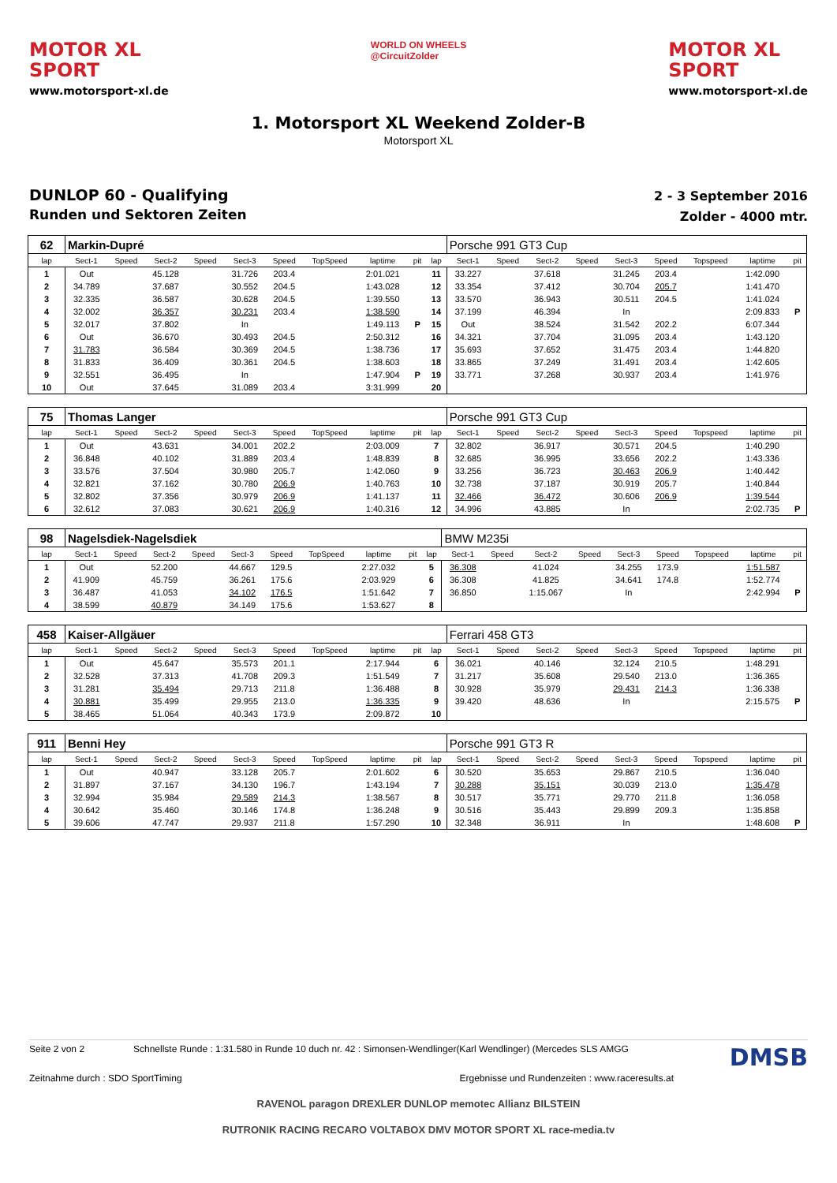MOTOR XL
SPORT
www.motorsport-xl.de
WORLD ON WHEELS
@CircuitZolder
MOTOR XL
SPORT
www.motorsport-xl.de
1. Motorsport XL Weekend Zolder-B
Motorsport XL
DUNLOP 60 - Qualifying
Runden und Sektoren Zeiten
2 - 3 September 2016
Zolder - 4000 mtr.
| 62 | Markin-Dupré | | | | | | | | | | Porsche 991 GT3 Cup | | | | | | | | |
| lap | Sect-1 | Speed | Sect-2 | Speed | Sect-3 | Speed | TopSpeed | laptime | pit | lap | Sect-1 | Speed | Sect-2 | Speed | Sect-3 | Speed | Topspeed | laptime | pit |
| 1 | Out | | 45.128 | | 31.726 | 203.4 | | 2:01.021 | | 11 | 33.227 | | 37.618 | | 31.245 | 203.4 | | 1:42.090 | |
| 2 | 34.789 | | 37.687 | | 30.552 | 204.5 | | 1:43.028 | | 12 | 33.354 | | 37.412 | | 30.704 | 205.7 | | 1:41.470 | |
| 3 | 32.335 | | 36.587 | | 30.628 | 204.5 | | 1:39.550 | | 13 | 33.570 | | 36.943 | | 30.511 | 204.5 | | 1:41.024 | |
| 4 | 32.002 | | 36.357 | | 30.231 | 203.4 | | 1:38.590 | | 14 | 37.199 | | 46.394 | | In | | | 2:09.833 | P |
| 5 | 32.017 | | 37.802 | | In | | | 1:49.113 | P | 15 | Out | | 38.524 | | 31.542 | 202.2 | | 6:07.344 | |
| 6 | Out | | 36.670 | | 30.493 | 204.5 | | 2:50.312 | | 16 | 34.321 | | 37.704 | | 31.095 | 203.4 | | 1:43.120 | |
| 7 | 31.783 | | 36.584 | | 30.369 | 204.5 | | 1:38.736 | | 17 | 35.693 | | 37.652 | | 31.475 | 203.4 | | 1:44.820 | |
| 8 | 31.833 | | 36.409 | | 30.361 | 204.5 | | 1:38.603 | | 18 | 33.865 | | 37.249 | | 31.491 | 203.4 | | 1:42.605 | |
| 9 | 32.551 | | 36.495 | | In | | | 1:47.904 | P | 19 | 33.771 | | 37.268 | | 30.937 | 203.4 | | 1:41.976 | |
| 10 | Out | | 37.645 | | 31.089 | 203.4 | | 3:31.999 | | 20 | | | | | | | | | |
| 75 | Thomas Langer | | | | | | | | | | Porsche 991 GT3 Cup | | | | | | | | |
| lap | Sect-1 | Speed | Sect-2 | Speed | Sect-3 | Speed | TopSpeed | laptime | pit | lap | Sect-1 | Speed | Sect-2 | Speed | Sect-3 | Speed | Topspeed | laptime | pit |
| 1 | Out | | 43.631 | | 34.001 | 202.2 | | 2:03.009 | | 7 | 32.802 | | 36.917 | | 30.571 | 204.5 | | 1:40.290 | |
| 2 | 36.848 | | 40.102 | | 31.889 | 203.4 | | 1:48.839 | | 8 | 32.685 | | 36.995 | | 33.656 | 202.2 | | 1:43.336 | |
| 3 | 33.576 | | 37.504 | | 30.980 | 205.7 | | 1:42.060 | | 9 | 33.256 | | 36.723 | | 30.463 | 206.9 | | 1:40.442 | |
| 4 | 32.821 | | 37.162 | | 30.780 | 206.9 | | 1:40.763 | | 10 | 32.738 | | 37.187 | | 30.919 | 205.7 | | 1:40.844 | |
| 5 | 32.802 | | 37.356 | | 30.979 | 206.9 | | 1:41.137 | | 11 | 32.466 | | 36.472 | | 30.606 | 206.9 | | 1:39.544 | |
| 6 | 32.612 | | 37.083 | | 30.621 | 206.9 | | 1:40.316 | | 12 | 34.996 | | 43.885 | | In | | | 2:02.735 | P |
| 98 | Nagelsdiek-Nagelsdiek | | | | | | | | | | BMW M235i | | | | | | | | |
| lap | Sect-1 | Speed | Sect-2 | Speed | Sect-3 | Speed | TopSpeed | laptime | pit | lap | Sect-1 | Speed | Sect-2 | Speed | Sect-3 | Speed | Topspeed | laptime | pit |
| 1 | Out | | 52.200 | | 44.667 | 129.5 | | 2:27.032 | | 5 | 36.308 | | 41.024 | | 34.255 | 173.9 | | 1:51.587 | |
| 2 | 41.909 | | 45.759 | | 36.261 | 175.6 | | 2:03.929 | | 6 | 36.308 | | 41.825 | | 34.641 | 174.8 | | 1:52.774 | |
| 3 | 36.487 | | 41.053 | | 34.102 | 176.5 | | 1:51.642 | | 7 | 36.850 | | 1:15.067 | | In | | | 2:42.994 | P |
| 4 | 38.599 | | 40.879 | | 34.149 | 175.6 | | 1:53.627 | | 8 | | | | | | | | | |
| 458 | Kaiser-Allgäuer | | | | | | | | | | Ferrari 458 GT3 | | | | | | | | |
| lap | Sect-1 | Speed | Sect-2 | Speed | Sect-3 | Speed | TopSpeed | laptime | pit | lap | Sect-1 | Speed | Sect-2 | Speed | Sect-3 | Speed | Topspeed | laptime | pit |
| 1 | Out | | 45.647 | | 35.573 | 201.1 | | 2:17.944 | | 6 | 36.021 | | 40.146 | | 32.124 | 210.5 | | 1:48.291 | |
| 2 | 32.528 | | 37.313 | | 41.708 | 209.3 | | 1:51.549 | | 7 | 31.217 | | 35.608 | | 29.540 | 213.0 | | 1:36.365 | |
| 3 | 31.281 | | 35.494 | | 29.713 | 211.8 | | 1:36.488 | | 8 | 30.928 | | 35.979 | | 29.431 | 214.3 | | 1:36.338 | |
| 4 | 30.881 | | 35.499 | | 29.955 | 213.0 | | 1:36.335 | | 9 | 39.420 | | 48.636 | | In | | | 2:15.575 | P |
| 5 | 38.465 | | 51.064 | | 40.343 | 173.9 | | 2:09.872 | | 10 | | | | | | | | | |
| 911 | Benni Hey | | | | | | | | | | Porsche 991 GT3 R | | | | | | | | |
| lap | Sect-1 | Speed | Sect-2 | Speed | Sect-3 | Speed | TopSpeed | laptime | pit | lap | Sect-1 | Speed | Sect-2 | Speed | Sect-3 | Speed | Topspeed | laptime | pit |
| 1 | Out | | 40.947 | | 33.128 | 205.7 | | 2:01.602 | | 6 | 30.520 | | 35.653 | | 29.867 | 210.5 | | 1:36.040 | |
| 2 | 31.897 | | 37.167 | | 34.130 | 196.7 | | 1:43.194 | | 7 | 30.288 | | 35.151 | | 30.039 | 213.0 | | 1:35.478 | |
| 3 | 32.994 | | 35.984 | | 29.589 | 214.3 | | 1:38.567 | | 8 | 30.517 | | 35.771 | | 29.770 | 211.8 | | 1:36.058 | |
| 4 | 30.642 | | 35.460 | | 30.146 | 174.8 | | 1:36.248 | | 9 | 30.516 | | 35.443 | | 29.899 | 209.3 | | 1:35.858 | |
| 5 | 39.606 | | 47.747 | | 29.937 | 211.8 | | 1:57.290 | | 10 | 32.348 | | 36.911 | | In | | | 1:48.608 | P |
Seite 2 von 2 Schnellste Runde : 1:31.580 in Runde 10 duch nr. 42 : Simonsen-Wendlinger(Karl Wendlinger) (Mercedes SLS AMGG DMSB
Zeitnahme durch : SDO SportTiming Ergebnisse und Rundenzeiten : www.raceresults.at
RAVENOL paragon DREXLER DUNLOP memotec Allianz BILSTEIN
RUTRONIK RACING RECARO VOLTABOX DMV MOTOR SPORT XL race-media.tv